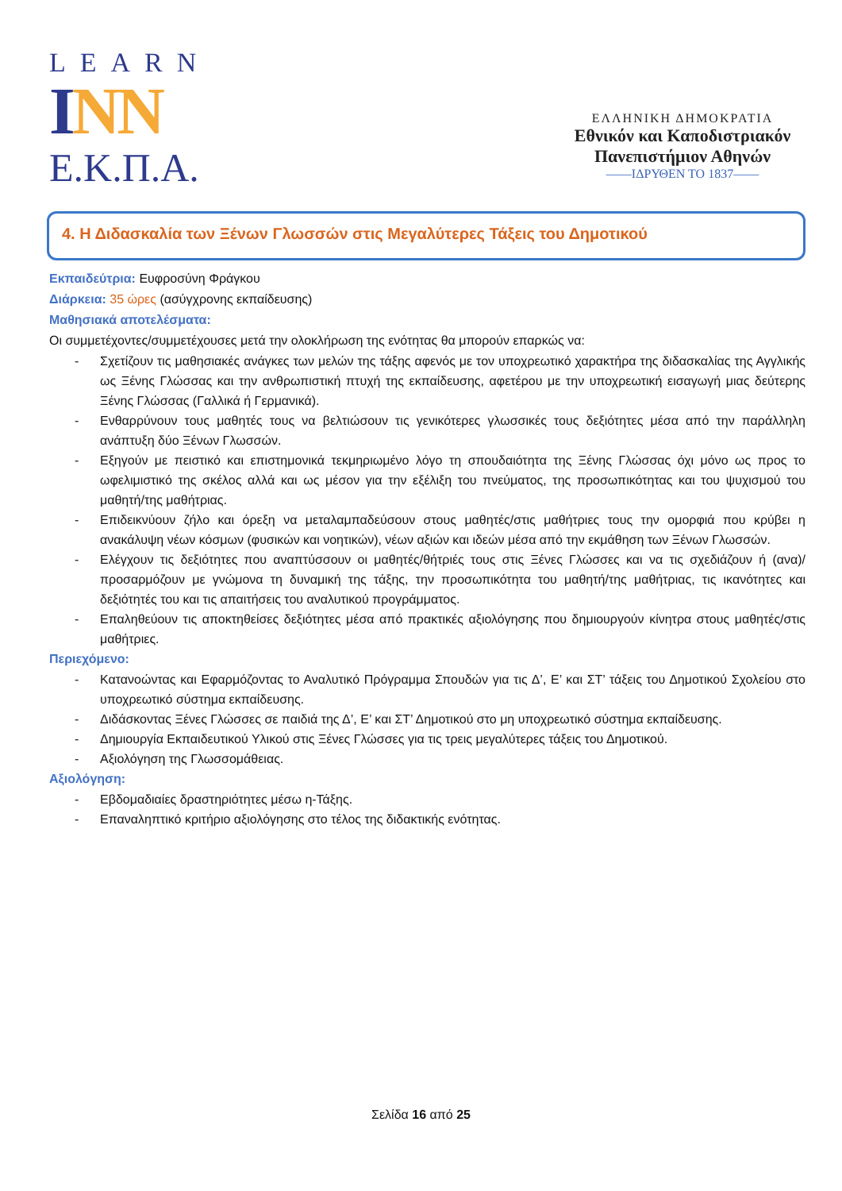LEARN
INN
Ε.Κ.Π.Α.
ΕΛΛΗΝΙΚΗ ΔΗΜΟΚΡΑΤΙΑ
Εθνικόν και Καποδιστριακόν
Πανεπιστήμιον Αθηνών
——ΙΔΡΥΘΕΝ ΤΟ 1837——
4. Η Διδασκαλία των Ξένων Γλωσσών στις Μεγαλύτερες Τάξεις του Δημοτικού
Εκπαιδεύτρια: Ευφροσύνη Φράγκου
Διάρκεια: 35 ώρες (ασύγχρονης εκπαίδευσης)
Μαθησιακά αποτελέσματα:
Οι συμμετέχοντες/συμμετέχουσες μετά την ολοκλήρωση της ενότητας θα μπορούν επαρκώς να:
- Σχετίζουν τις μαθησιακές ανάγκες των μελών της τάξης αφενός με τον υποχρεωτικό χαρακτήρα της διδασκαλίας της Αγγλικής ως Ξένης Γλώσσας και την ανθρωπιστική πτυχή της εκπαίδευσης, αφετέρου με την υποχρεωτική εισαγωγή μιας δεύτερης Ξένης Γλώσσας (Γαλλικά ή Γερμανικά).
- Ενθαρρύνουν τους μαθητές τους να βελτιώσουν τις γενικότερες γλωσσικές τους δεξιότητες μέσα από την παράλληλη ανάπτυξη δύο Ξένων Γλωσσών.
- Εξηγούν με πειστικό και επιστημονικά τεκμηριωμένο λόγο τη σπουδαιότητα της Ξένης Γλώσσας όχι μόνο ως προς το ωφελιμιστικό της σκέλος αλλά και ως μέσον για την εξέλιξη του πνεύματος, της προσωπικότητας και του ψυχισμού του μαθητή/της μαθήτριας.
- Επιδεικνύουν ζήλο και όρεξη να μεταλαμπαδεύσουν στους μαθητές/στις μαθήτριες τους την ομορφιά που κρύβει η ανακάλυψη νέων κόσμων (φυσικών και νοητικών), νέων αξιών και ιδεών μέσα από την εκμάθηση των Ξένων Γλωσσών.
- Ελέγχουν τις δεξιότητες που αναπτύσσουν οι μαθητές/θήτριές τους στις Ξένες Γλώσσες και να τις σχεδιάζουν ή (ανα)/ προσαρμόζουν με γνώμονα τη δυναμική της τάξης, την προσωπικότητα του μαθητή/της μαθήτριας, τις ικανότητες και δεξιότητές του και τις απαιτήσεις του αναλυτικού προγράμματος.
- Επαληθεύουν τις αποκτηθείσες δεξιότητες μέσα από πρακτικές αξιολόγησης που δημιουργούν κίνητρα στους μαθητές/στις μαθήτριες.
Περιεχόμενο:
- Κατανοώντας και Εφαρμόζοντας το Αναλυτικό Πρόγραμμα Σπουδών για τις Δ’, Ε’ και ΣΤ’ τάξεις του Δημοτικού Σχολείου στο υποχρεωτικό σύστημα εκπαίδευσης.
- Διδάσκοντας Ξένες Γλώσσες σε παιδιά της Δ’, Ε’ και ΣΤ’ Δημοτικού στο μη υποχρεωτικό σύστημα εκπαίδευσης.
- Δημιουργία Εκπαιδευτικού Υλικού στις Ξένες Γλώσσες για τις τρεις μεγαλύτερες τάξεις του Δημοτικού.
- Αξιολόγηση της Γλωσσομάθειας.
Αξιολόγηση:
- Εβδομαδιαίες δραστηριότητες μέσω η-Τάξης.
- Επαναληπτικό κριτήριο αξιολόγησης στο τέλος της διδακτικής ενότητας.
Σελίδα 16 από 25